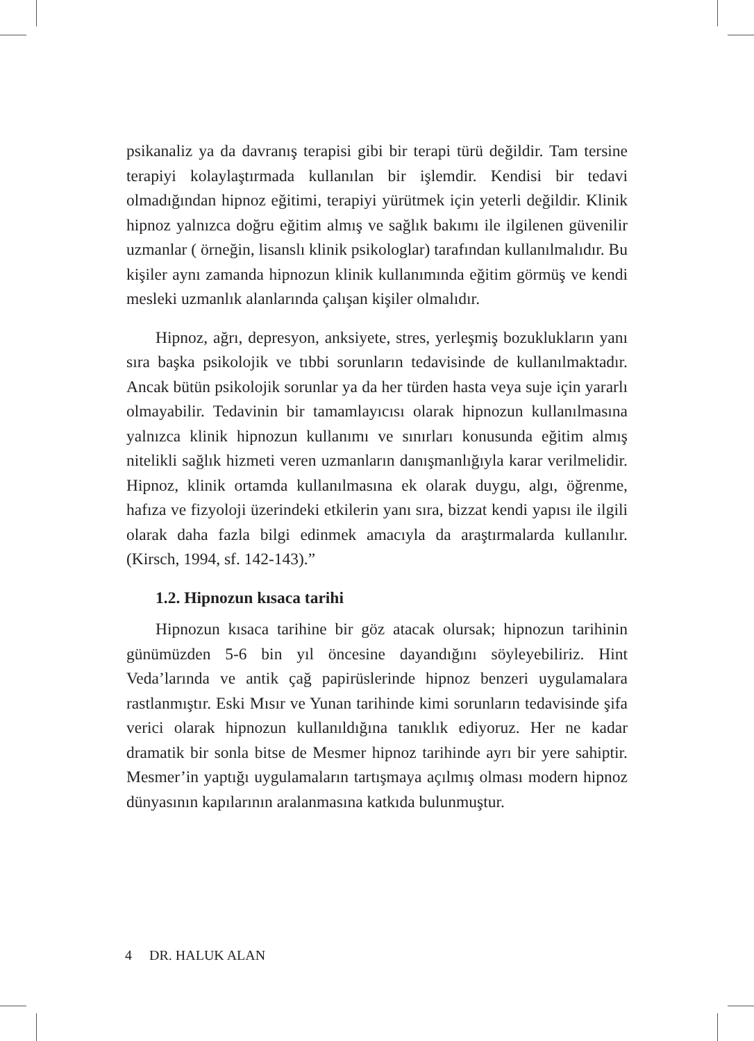psikanaliz ya da davranış terapisi gibi bir terapi türü değildir. Tam tersine terapiyi kolaylaştırmada kullanılan bir işlemdir. Kendisi bir tedavi olmadığından hipnoz eğitimi, terapiyi yürütmek için yeterli değildir. Klinik hipnoz yalnızca doğru eğitim almış ve sağlık bakımı ile ilgilenen güvenilir uzmanlar ( örneğin, lisanslı klinik psikologlar) tarafından kullanılmalıdır. Bu kişiler aynı zamanda hipnozun klinik kullanımında eğitim görmüş ve kendi mesleki uzmanlık alanlarında çalışan kişiler olmalıdır.
Hipnoz, ağrı, depresyon, anksiyete, stres, yerleşmiş bozuklukların yanı sıra başka psikolojik ve tıbbi sorunların tedavisinde de kullanılmaktadır. Ancak bütün psikolojik sorunlar ya da her türden hasta veya suje için yararlı olmayabilir. Tedavinin bir tamamlayıcısı olarak hipnozun kullanılmasına yalnızca klinik hipnozun kullanımı ve sınırları konusunda eğitim almış nitelikli sağlık hizmeti veren uzmanların danışmanlığıyla karar verilmelidir. Hipnoz, klinik ortamda kullanılmasına ek olarak duygu, algı, öğrenme, hafıza ve fizyoloji üzerindeki etkilerin yanı sıra, bizzat kendi yapısı ile ilgili olarak daha fazla bilgi edinmek amacıyla da araştırmalarda kullanılır. (Kirsch, 1994, sf. 142-143).”
1.2. Hipnozun kısaca tarihi
Hipnozun kısaca tarihine bir göz atacak olursak; hipnozun tarihinin günümüzden 5-6 bin yıl öncesine dayandığını söyleyebiliriz. Hint Veda’larında ve antik çağ papirüslerinde hipnoz benzeri uygulamalara rastlanmıştır. Eski Mısır ve Yunan tarihinde kimi sorunların tedavisinde şifa verici olarak hipnozun kullanıldığına tanıklık ediyoruz. Her ne kadar dramatik bir sonla bitse de Mesmer hipnoz tarihinde ayrı bir yere sahiptir. Mesmer’in yaptığı uygulamaların tartışmaya açılmış olması modern hipnoz dünyasının kapılarının aralanmasına katkıda bulunmuştur.
4 DR. HALUK ALAN